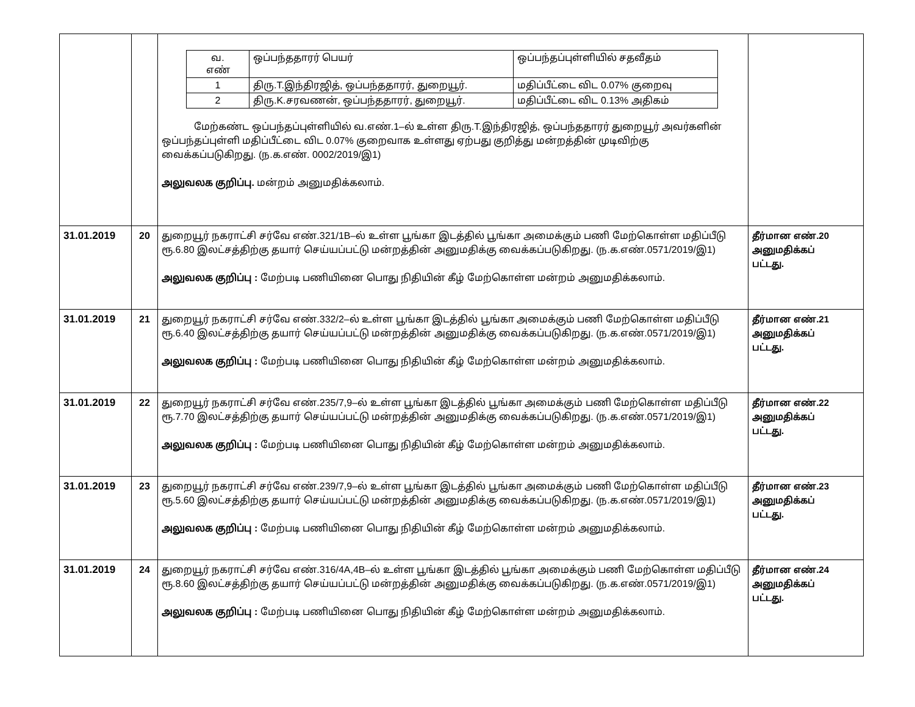| | | / வ. எண் / ஒப்பந்ததாரர் பெயர் / ஒப்பந்தப்புள்ளியில் சதவீதம் / / 1 / திரு.T.இந்திரஜித், ஒப்பந்ததாரர், துறையூர். / மதிப்பீட்டை விட 0.07% குறைவு / / 2 / திரு.K.சரவணன், ஒப்பந்ததாரர், துறையூர். / மதிப்பீட்டை விட 0.13% அதிகம் / மேற்கண்ட ஒப்பந்தப்புள்ளியில் வ.எண்.1–ல் உள்ள திரு.T.இந்திரஜித், ஒப்பந்ததாரர் துறையூர் அவர்களின் ஒப்பந்தப்புள்ளி மதிப்பீட்டை விட 0.07% குறைவாக உள்ளது ஏற்பது குறித்து மன்றத்தின் முடிவிற்கு வைக்கப்படுகிறது. (ந.க.எண். 0002/2019/இ1) அலுவலக குறிப்பு. மன்றம் அனுமதிக்கலாம். | |
| 31.01.2019 | 20 | துறையூர் நகராட்சி சர்வே எண்.321/1B–ல் உள்ள பூங்கா இடத்தில் பூங்கா அமைக்கும் பணி மேற்கொள்ள மதிப்பீடு ரூ.6.80 இலட்சத்திற்கு தயார் செய்யப்பட்டு மன்றத்தின் அனுமதிக்கு வைக்கப்படுகிறது. (ந.க.எண்.0571/2019/இ1) அலுவலக குறிப்பு : மேற்படி பணியினை பொது நிதியின் கீழ் மேற்கொள்ள மன்றம் அனுமதிக்கலாம். | தீர்மான எண்.20 அனுமதிக்கப் பட்டது. |
| 31.01.2019 | 21 | துறையூர் நகராட்சி சர்வே எண்.332/2–ல் உள்ள பூங்கா இடத்தில் பூங்கா அமைக்கும் பணி மேற்கொள்ள மதிப்பீடு ரூ.6.40 இலட்சத்திற்கு தயார் செய்யப்பட்டு மன்றத்தின் அனுமதிக்கு வைக்கப்படுகிறது. (ந.க.எண்.0571/2019/இ1) அலுவலக குறிப்பு : மேற்படி பணியினை பொது நிதியின் கீழ் மேற்கொள்ள மன்றம் அனுமதிக்கலாம். | தீர்மான எண்.21 அனுமதிக்கப் பட்டது. |
| 31.01.2019 | 22 | துறையூர் நகராட்சி சர்வே எண்.235/7,9–ல் உள்ள பூங்கா இடத்தில் பூங்கா அமைக்கும் பணி மேற்கொள்ள மதிப்பீடு ரூ.7.70 இலட்சத்திற்கு தயார் செய்யப்பட்டு மன்றத்தின் அனுமதிக்கு வைக்கப்படுகிறது. (ந.க.எண்.0571/2019/இ1) அலுவலக குறிப்பு : மேற்படி பணியினை பொது நிதியின் கீழ் மேற்கொள்ள மன்றம் அனுமதிக்கலாம். | தீர்மான எண்.22 அனுமதிக்கப் பட்டது. |
| 31.01.2019 | 23 | துறையூர் நகராட்சி சர்வே எண்.239/7,9–ல் உள்ள பூங்கா இடத்தில் பூங்கா அமைக்கும் பணி மேற்கொள்ள மதிப்பீடு ரூ.5.60 இலட்சத்திற்கு தயார் செய்யப்பட்டு மன்றத்தின் அனுமதிக்கு வைக்கப்படுகிறது. (ந.க.எண்.0571/2019/இ1) அலுவலக குறிப்பு : மேற்படி பணியினை பொது நிதியின் கீழ் மேற்கொள்ள மன்றம் அனுமதிக்கலாம். | தீர்மான எண்.23 அனுமதிக்கப் பட்டது. |
| 31.01.2019 | 24 | துறையூர் நகராட்சி சர்வே எண்.316/4A,4B–ல் உள்ள பூங்கா இடத்தில் பூங்கா அமைக்கும் பணி மேற்கொள்ள மதிப்பீடு ரூ.8.60 இலட்சத்திற்கு தயார் செய்யப்பட்டு மன்றத்தின் அனுமதிக்கு வைக்கப்படுகிறது. (ந.க.எண்.0571/2019/இ1) அலுவலக குறிப்பு : மேற்படி பணியினை பொது நிதியின் கீழ் மேற்கொள்ள மன்றம் அனுமதிக்கலாம். | தீர்மான எண்.24 அனுமதிக்கப் பட்டது. |